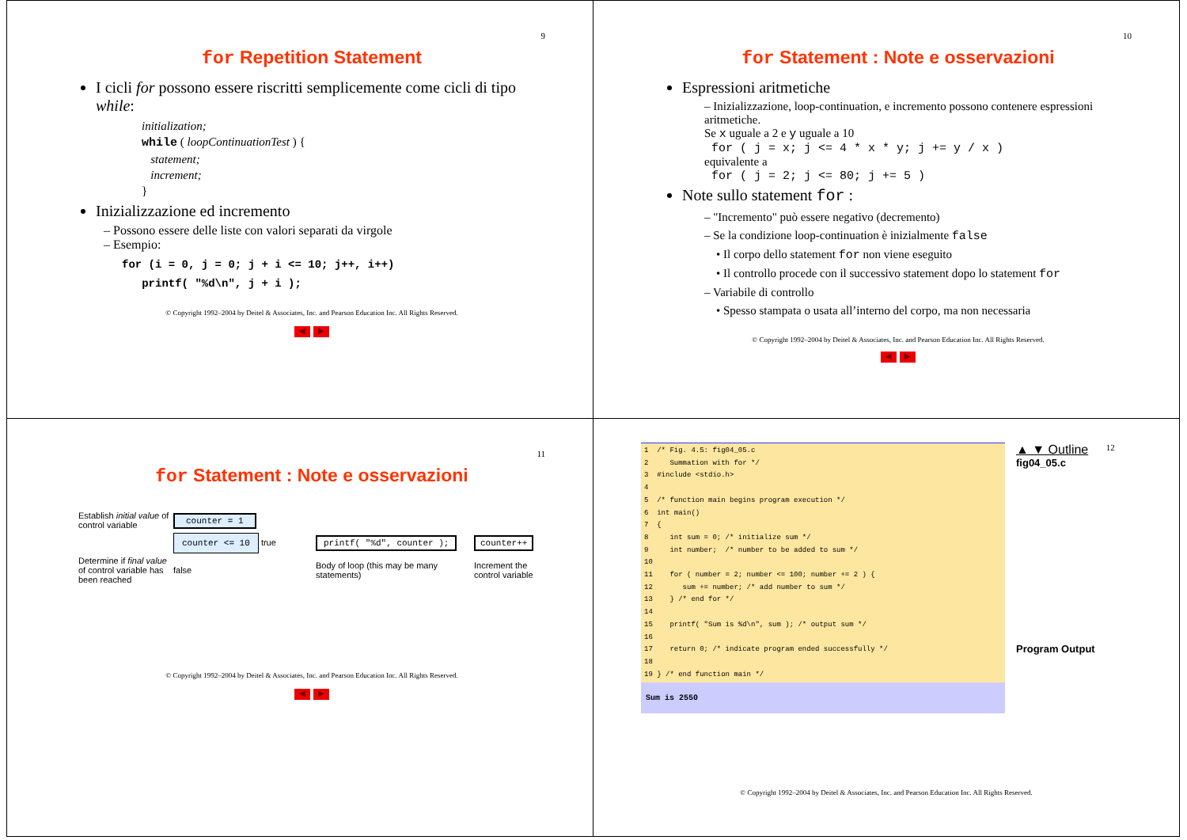9
for Repetition Statement
I cicli for possono essere riscritti semplicemente come cicli di tipo while:
initialization;
while ( loopContinuationTest ) {
statement;
increment;
}
Inizializzazione ed incremento
Possono essere delle liste con valori separati da virgole
Esempio:
for (i = 0, j = 0; j + i <= 10; j++, i++)
printf( "%d\n", j + i );
© Copyright 1992–2004 by Deitel & Associates, Inc. and Pearson Education Inc. All Rights Reserved.
◀ ▶
10
for Statement : Note e osservazioni
Espressioni aritmetiche
– Inizializzazione, loop-continuation, e incremento possono contenere espressioni aritmetiche.
Se x uguale a 2 e y uguale a 10
for ( j = x; j <= 4 * x * y; j += y / x )
equivalente a
for ( j = 2; j <= 80; j += 5 )
Note sullo statement for :
– "Incremento" può essere negativo (decremento)
– Se la condizione loop-continuation è inizialmente false
• Il corpo dello statement for non viene eseguito
• Il controllo procede con il successivo statement dopo lo statement for
– Variabile di controllo
• Spesso stampata o usata all’interno del corpo, ma non necessaria
© Copyright 1992–2004 by Deitel & Associates, Inc. and Pearson Education Inc. All Rights Reserved.
◀ ▶
11
for Statement : Note e osservazioni
Establish initial value of control variable
counter = 1
counter <= 10 true
printf( "%d", counter );
counter++
Determine if final value of control variable has been reached
false
Body of loop (this may be many statements)
Increment the control variable
© Copyright 1992–2004 by Deitel & Associates, Inc. and Pearson Education Inc. All Rights Reserved.
◀ ▶
1 /* Fig. 4.5: fig04_05.c 2 Summation with for */ 3 #include <stdio.h> 4 5 /* function main begins program execution */ 6 int main() 7 { 8 int sum = 0; /* initialize sum */ 9 int number; /* number to be added to sum */ 10 11 for ( number = 2; number <= 100; number += 2 ) { 12 sum += number; /* add number to sum */ 13 } /* end for */ 14 15 printf( "Sum is %d\n", sum ); /* output sum */ 16 17 return 0; /* indicate program ended successfully */ 18 19 } /* end function main */
Sum is 2550
▲ ▼ Outline
fig04_05.c
Program Output
12
© Copyright 1992–2004 by Deitel & Associates, Inc. and Pearson Education Inc. All Rights Reserved.